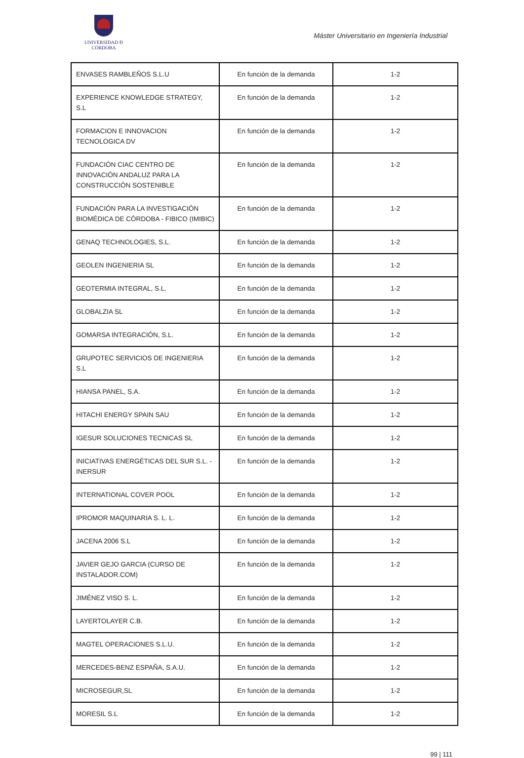UNIVERSIDAD Ð CÓRDOBA
Máster Universitario en Ingeniería Industrial
| ENVASES RAMBLEÑOS S.L.U | En función de la demanda | 1-2 |
| EXPERIENCE KNOWLEDGE STRATEGY, S.L | En función de la demanda | 1-2 |
| FORMACION E INNOVACION TECNOLOGICA DV | En función de la demanda | 1-2 |
| FUNDACIÓN CIAC CENTRO DE INNOVACIÓN ANDALUZ PARA LA CONSTRUCCIÓN SOSTENIBLE | En función de la demanda | 1-2 |
| FUNDACIÓN PARA LA INVESTIGACIÓN BIOMÉDICA DE CÓRDOBA - FIBICO (IMIBIC) | En función de la demanda | 1-2 |
| GENAQ TECHNOLOGIES, S.L. | En función de la demanda | 1-2 |
| GEOLEN INGENIERIA SL | En función de la demanda | 1-2 |
| GEOTERMIA INTEGRAL, S.L. | En función de la demanda | 1-2 |
| GLOBALZIA SL | En función de la demanda | 1-2 |
| GOMARSA INTEGRACIÓN, S.L. | En función de la demanda | 1-2 |
| GRUPOTEC SERVICIOS DE INGENIERIA S.L | En función de la demanda | 1-2 |
| HIANSA PANEL, S.A. | En función de la demanda | 1-2 |
| HITACHI ENERGY SPAIN SAU | En función de la demanda | 1-2 |
| IGESUR SOLUCIONES TECNICAS SL | En función de la demanda | 1-2 |
| INICIATIVAS ENERGÉTICAS DEL SUR S.L. - INERSUR | En función de la demanda | 1-2 |
| INTERNATIONAL COVER POOL | En función de la demanda | 1-2 |
| IPROMOR MAQUINARIA S. L. L. | En función de la demanda | 1-2 |
| JACENA 2006 S.L | En función de la demanda | 1-2 |
| JAVIER GEJO GARCIA (CURSO DE INSTALADOR.COM) | En función de la demanda | 1-2 |
| JIMÉNEZ VISO S. L. | En función de la demanda | 1-2 |
| LAYERTOLAYER C.B. | En función de la demanda | 1-2 |
| MAGTEL OPERACIONES S.L.U. | En función de la demanda | 1-2 |
| MERCEDES-BENZ ESPAÑA, S.A.U. | En función de la demanda | 1-2 |
| MICROSEGUR,SL | En función de la demanda | 1-2 |
| MORESIL S.L | En función de la demanda | 1-2 |
99 | 111